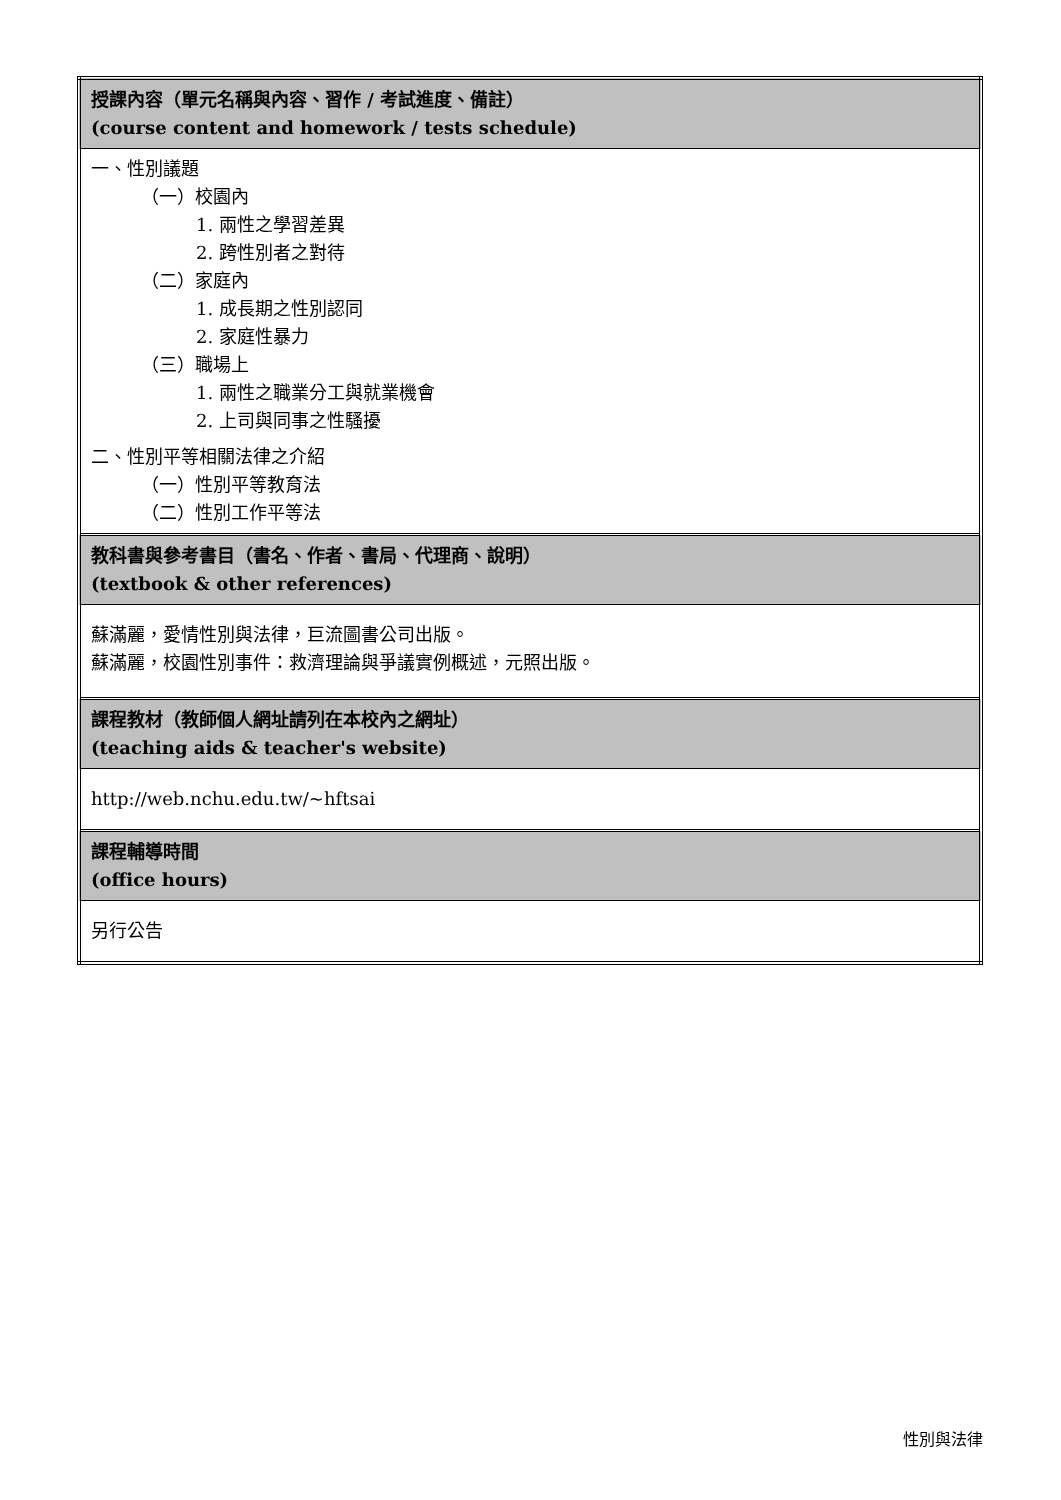| 授課內容（單元名稱與內容、習作 / 考試進度、備註） (course content and homework / tests schedule) |
| --- |
| 一、性別議題 （一）校園內 1. 兩性之學習差異 2. 跨性別者之對待 （二）家庭內 1. 成長期之性別認同 2. 家庭性暴力 （三）職場上 1. 兩性之職業分工與就業機會 2. 上司與同事之性騷擾 二、性別平等相關法律之介紹 （一）性別平等教育法 （二）性別工作平等法 |
| 教科書與參考書目（書名、作者、書局、代理商、說明） (textbook & other references) |
| 蘇滿麗，愛情性別與法律，巨流圖書公司出版。 蘇滿麗，校園性別事件：救濟理論與爭議實例概述，元照出版。 |
| 課程教材（教師個人網址請列在本校內之網址） (teaching aids & teacher's website) |
| http://web.nchu.edu.tw/~hftsai |
| 課程輔導時間 (office hours) |
| 另行公告 |
性別與法律